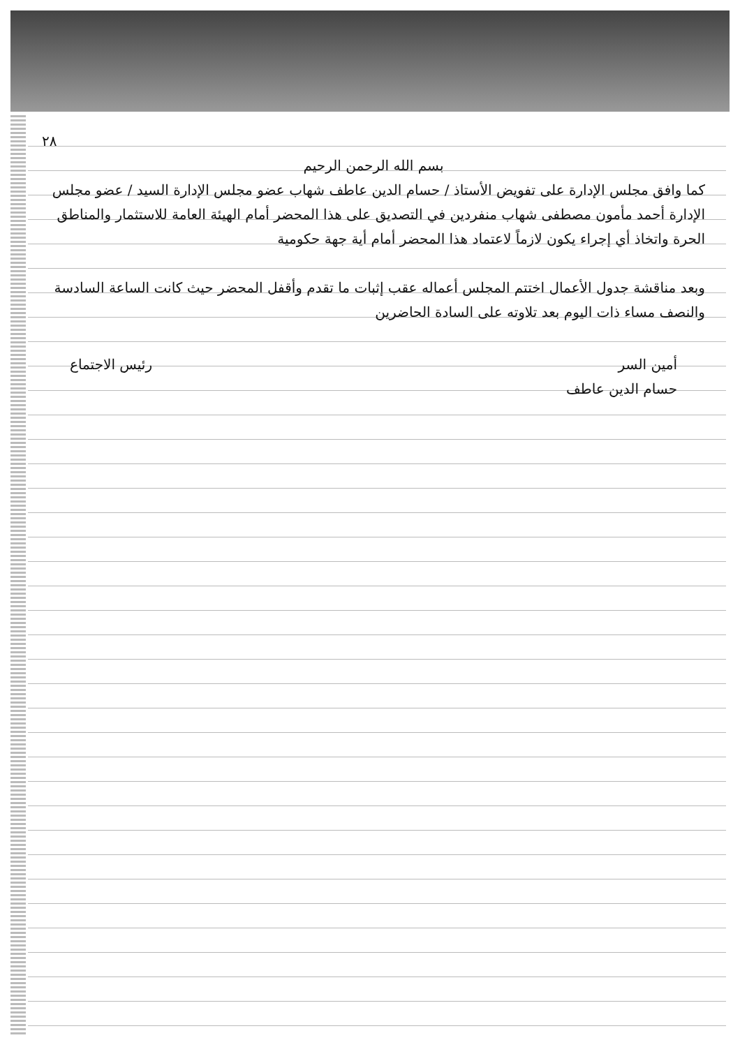٢٨
بسم الله الرحمن الرحيم
كما وافق مجلس الإدارة على تفويض الأستاذ / حسام الدين عاطف شهاب عضو مجلس الإدارة السيد / عضو مجلس الإدارة أحمد مأمون مصطفى شهاب منفردين في التصديق على هذا المحضر أمام الهيئة العامة للاستثمار والمناطق الحرة واتخاذ أي إجراء يكون لازماً لاعتماد هذا المحضر أمام أية جهة حكومية
وبعد مناقشة جدول الأعمال اختتم المجلس أعماله عقب إثبات ما تقدم وأقفل المحضر حيث كانت الساعة السادسة والنصف مساء ذات اليوم بعد تلاوته على السادة الحاضرين
أمين السر
حسام الدين عاطف
رئيس الاجتماع